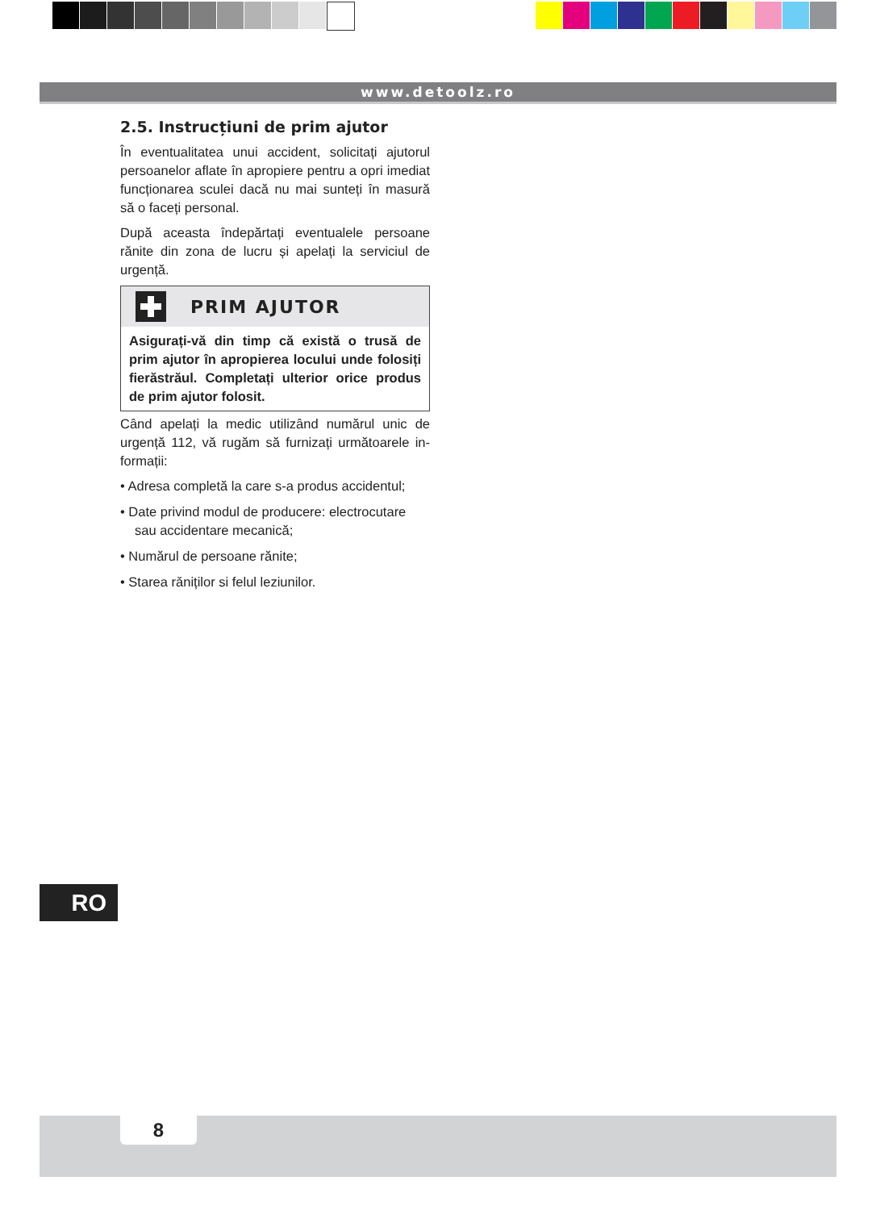www.detoolz.ro
2.5. Instrucțiuni de prim ajutor
În eventualitatea unui accident, solicitați ajutorul persoanelor aflate în apropiere pentru a opri imediat funcționarea sculei dacă nu mai sunteți în masură să o faceți personal.
După aceasta îndepărtați eventualele persoane rănite din zona de lucru și apelați la serviciul de urgență.
PRIM AJUTOR
Asigurați-vă din timp că există o trusă de prim ajutor în apropierea locului unde folosiți fierăstrăul. Completați ulterior orice produs de prim ajutor folosit.
Când apelați la medic utilizând numărul unic de urgență 112, vă rugăm să furnizați următoarele in-formații:
• Adresa completă la care s-a produs accidentul;
• Date privind modul de producere: electrocutare sau accidentare mecanică;
• Numărul de persoane rănite;
• Starea rǎniților si felul leziunilor.
RO
8